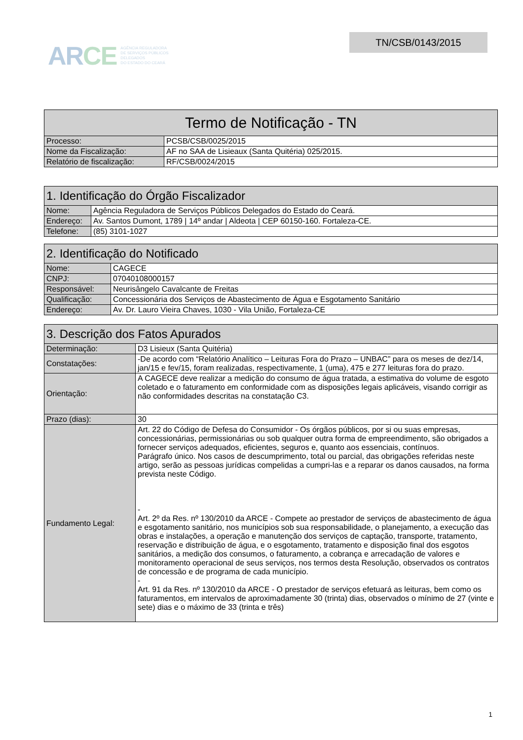ARCE
AGÊNCIA REGULADORA
DE SERVIÇOS PÚBLICOS
DELEGADOS
DO ESTADO DO CEARÁ
TN/CSB/0143/2015
| Termo de Notificação - TN | |
| --- | --- |
| Processo: | PCSB/CSB/0025/2015 |
| Nome da Fiscalização: | AF no SAA de Lisieaux (Santa Quitéria) 025/2015. |
| Relatório de fiscalização: | RF/CSB/0024/2015 |
| 1. Identificação do Órgão Fiscalizador | |
| --- | --- |
| Nome: | Agência Reguladora de Serviços Públicos Delegados do Estado do Ceará. |
| Endereço: | Av. Santos Dumont, 1789 / 14º andar / Aldeota / CEP 60150-160. Fortaleza-CE. |
| Telefone: | (85) 3101-1027 |
| 2. Identificação do Notificado | |
| --- | --- |
| Nome: | CAGECE |
| CNPJ: | 07040108000157 |
| Responsável: | Neurisângelo Cavalcante de Freitas |
| Qualificação: | Concessionária dos Serviços de Abastecimento de Água e Esgotamento Sanitário |
| Endereço: | Av. Dr. Lauro Vieira Chaves, 1030 - Vila União, Fortaleza-CE |
| 3. Descrição dos Fatos Apurados | |
| --- | --- |
| Determinação: | D3 Lisieux (Santa Quitéria) |
| Constatações: | -De acordo com “Relatório Analítico – Leituras Fora do Prazo – UNBAC” para os meses de dez/14, jan/15 e fev/15, foram realizadas, respectivamente, 1 (uma), 475 e 277 leituras fora do prazo. |
| Orientação: | A CAGECE deve realizar a medição do consumo de água tratada, a estimativa do volume de esgoto coletado e o faturamento em conformidade com as disposições legais aplicáveis, visando corrigir as não conformidades descritas na constatação C3. |
| Prazo (dias): | 30 |
| Fundamento Legal: | Art. 22 do Código de Defesa do Consumidor - Os órgãos públicos, por si ou suas empresas, concessionárias, permissionárias ou sob qualquer outra forma de empreendimento, são obrigados a fornecer serviços adequados, eficientes, seguros e, quanto aos essenciais, contínuos. Parágrafo único. Nos casos de descumprimento, total ou parcial, das obrigações referidas neste artigo, serão as pessoas jurídicas compelidas a cumpri-las e a reparar os danos causados, na forma prevista neste Código. - Art. 2º da Res. nº 130/2010 da ARCE - Compete ao prestador de serviços de abastecimento de água e esgotamento sanitário, nos municípios sob sua responsabilidade, o planejamento, a execução das obras e instalações, a operação e manutenção dos serviços de captação, transporte, tratamento, reservação e distribuição de água, e o esgotamento, tratamento e disposição final dos esgotos sanitários, a medição dos consumos, o faturamento, a cobrança e arrecadação de valores e monitoramento operacional de seus serviços, nos termos desta Resolução, observados os contratos de concessão e de programa de cada município. - Art. 91 da Res. nº 130/2010 da ARCE - O prestador de serviços efetuará as leituras, bem como os faturamentos, em intervalos de aproximadamente 30 (trinta) dias, observados o mínimo de 27 (vinte e sete) dias e o máximo de 33 (trinta e três) |
1